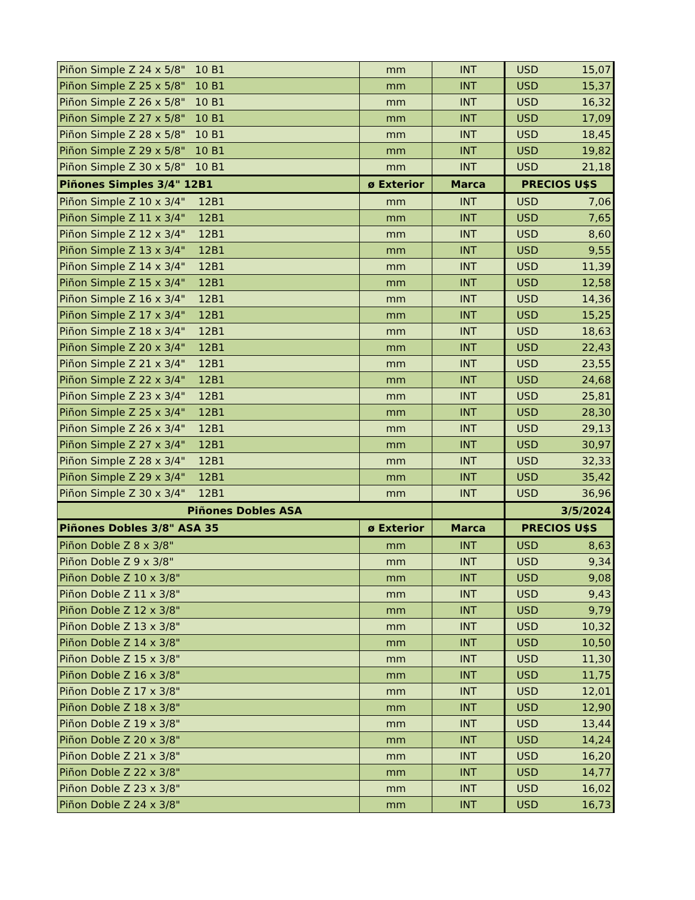| Piñon Simple Z 24 x 5/8" 10 B1 | mm | INT | USD 15,07 |
| Piñon Simple Z 25 x 5/8" 10 B1 | mm | INT | USD 15,37 |
| Piñon Simple Z 26 x 5/8" 10 B1 | mm | INT | USD 16,32 |
| Piñon Simple Z 27 x 5/8" 10 B1 | mm | INT | USD 17,09 |
| Piñon Simple Z 28 x 5/8" 10 B1 | mm | INT | USD 18,45 |
| Piñon Simple Z 29 x 5/8" 10 B1 | mm | INT | USD 19,82 |
| Piñon Simple Z 30 x 5/8" 10 B1 | mm | INT | USD 21,18 |
| Piñones Simples 3/4" 12B1 | ø Exterior | Marca | PRECIOS U$S |
| Piñon Simple Z 10 x 3/4" 12B1 | mm | INT | USD 7,06 |
| Piñon Simple Z 11 x 3/4" 12B1 | mm | INT | USD 7,65 |
| Piñon Simple Z 12 x 3/4" 12B1 | mm | INT | USD 8,60 |
| Piñon Simple Z 13 x 3/4" 12B1 | mm | INT | USD 9,55 |
| Piñon Simple Z 14 x 3/4" 12B1 | mm | INT | USD 11,39 |
| Piñon Simple Z 15 x 3/4" 12B1 | mm | INT | USD 12,58 |
| Piñon Simple Z 16 x 3/4" 12B1 | mm | INT | USD 14,36 |
| Piñon Simple Z 17 x 3/4" 12B1 | mm | INT | USD 15,25 |
| Piñon Simple Z 18 x 3/4" 12B1 | mm | INT | USD 18,63 |
| Piñon Simple Z 20 x 3/4" 12B1 | mm | INT | USD 22,43 |
| Piñon Simple Z 21 x 3/4" 12B1 | mm | INT | USD 23,55 |
| Piñon Simple Z 22 x 3/4" 12B1 | mm | INT | USD 24,68 |
| Piñon Simple Z 23 x 3/4" 12B1 | mm | INT | USD 25,81 |
| Piñon Simple Z 25 x 3/4" 12B1 | mm | INT | USD 28,30 |
| Piñon Simple Z 26 x 3/4" 12B1 | mm | INT | USD 29,13 |
| Piñon Simple Z 27 x 3/4" 12B1 | mm | INT | USD 30,97 |
| Piñon Simple Z 28 x 3/4" 12B1 | mm | INT | USD 32,33 |
| Piñon Simple Z 29 x 3/4" 12B1 | mm | INT | USD 35,42 |
| Piñon Simple Z 30 x 3/4" 12B1 | mm | INT | USD 36,96 |
| Piñones Dobles ASA | | | 3/5/2024 |
| Piñones Dobles 3/8" ASA 35 | ø Exterior | Marca | PRECIOS U$S |
| Piñon Doble Z 8 x 3/8" | mm | INT | USD 8,63 |
| Piñon Doble Z 9 x 3/8" | mm | INT | USD 9,34 |
| Piñon Doble Z 10 x 3/8" | mm | INT | USD 9,08 |
| Piñon Doble Z 11 x 3/8" | mm | INT | USD 9,43 |
| Piñon Doble Z 12 x 3/8" | mm | INT | USD 9,79 |
| Piñon Doble Z 13 x 3/8" | mm | INT | USD 10,32 |
| Piñon Doble Z 14 x 3/8" | mm | INT | USD 10,50 |
| Piñon Doble Z 15 x 3/8" | mm | INT | USD 11,30 |
| Piñon Doble Z 16 x 3/8" | mm | INT | USD 11,75 |
| Piñon Doble Z 17 x 3/8" | mm | INT | USD 12,01 |
| Piñon Doble Z 18 x 3/8" | mm | INT | USD 12,90 |
| Piñon Doble Z 19 x 3/8" | mm | INT | USD 13,44 |
| Piñon Doble Z 20 x 3/8" | mm | INT | USD 14,24 |
| Piñon Doble Z 21 x 3/8" | mm | INT | USD 16,20 |
| Piñon Doble Z 22 x 3/8" | mm | INT | USD 14,77 |
| Piñon Doble Z 23 x 3/8" | mm | INT | USD 16,02 |
| Piñon Doble Z 24 x 3/8" | mm | INT | USD 16,73 |